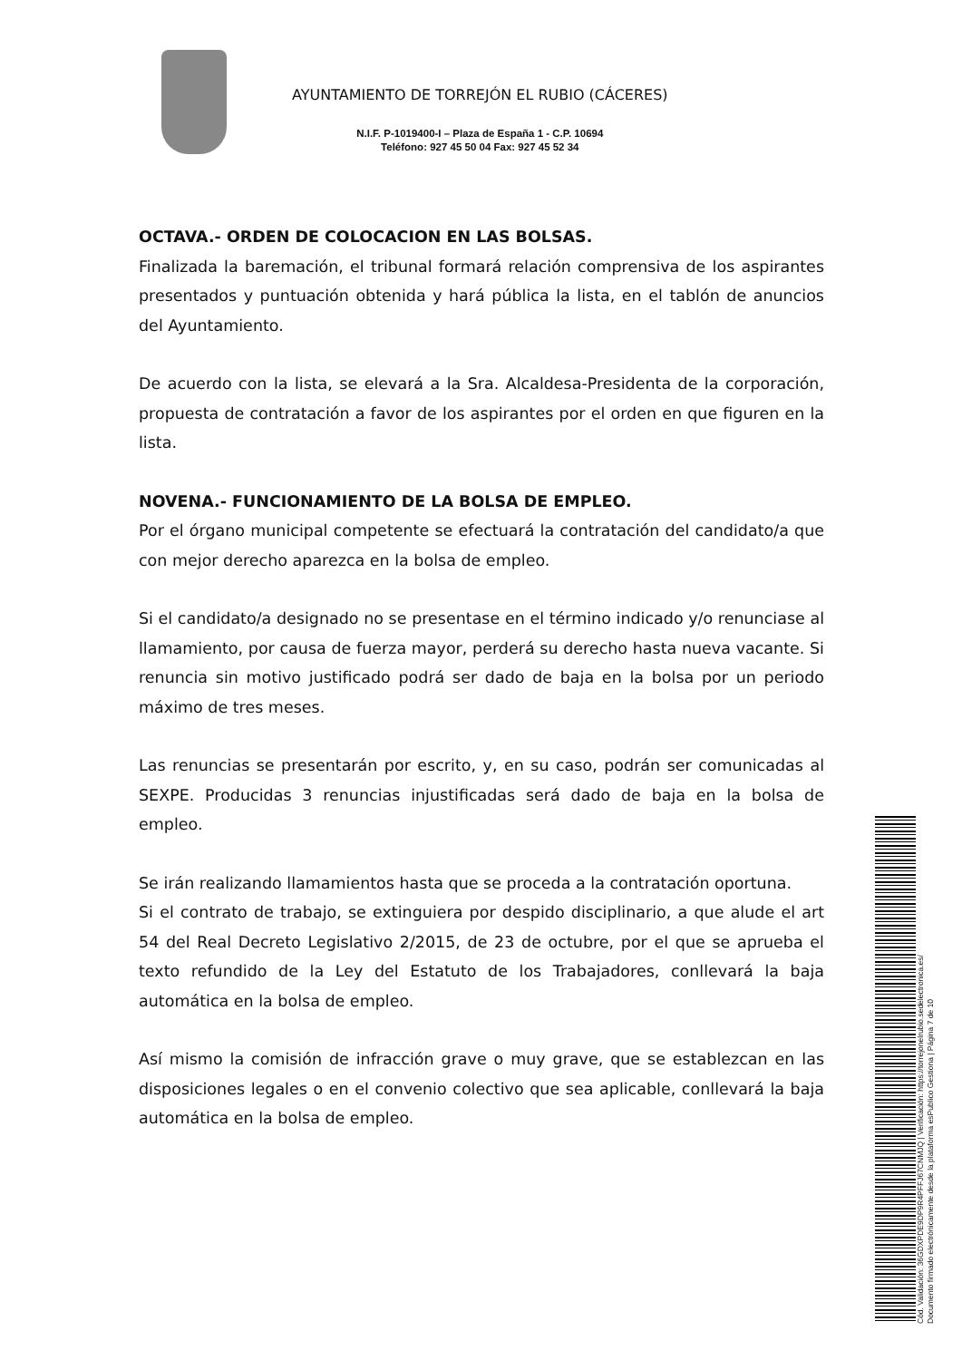AYUNTAMIENTO DE TORREJÓN EL RUBIO (CÁCERES)
N.I.F. P-1019400-I – Plaza de España 1 - C.P. 10694
Teléfono: 927 45 50 04 Fax: 927 45 52 34
OCTAVA.- ORDEN DE COLOCACION EN LAS BOLSAS.
Finalizada la baremación, el tribunal formará relación comprensiva de los aspirantes presentados y puntuación obtenida y hará pública la lista, en el tablón de anuncios del Ayuntamiento.
De acuerdo con la lista, se elevará a la Sra. Alcaldesa-Presidenta de la corporación, propuesta de contratación a favor de los aspirantes por el orden en que figuren en la lista.
NOVENA.- FUNCIONAMIENTO DE LA BOLSA DE EMPLEO.
Por el órgano municipal competente se efectuará la contratación del candidato/a que con mejor derecho aparezca en la bolsa de empleo.
Si el candidato/a designado no se presentase en el término indicado y/o renunciase al llamamiento, por causa de fuerza mayor, perderá su derecho hasta nueva vacante. Si renuncia sin motivo justificado podrá ser dado de baja en la bolsa por un periodo máximo de tres meses.
Las renuncias se presentarán por escrito, y, en su caso, podrán ser comunicadas al SEXPE. Producidas 3 renuncias injustificadas será dado de baja en la bolsa de empleo.
Se irán realizando llamamientos hasta que se proceda a la contratación oportuna.
Si el contrato de trabajo, se extinguiera por despido disciplinario, a que alude el art 54 del Real Decreto Legislativo 2/2015, de 23 de octubre, por el que se aprueba el texto refundido de la Ley del Estatuto de los Trabajadores, conllevará la baja automática en la bolsa de empleo.
Así mismo la comisión de infracción grave o muy grave, que se establezcan en las disposiciones legales o en el convenio colectivo que sea aplicable, conllevará la baja automática en la bolsa de empleo.
Cód. Validación: 36GDXPDE9DP9R4PFFJ67CNMJQ | Verificación: https://torrejonelrubio.sedelectronica.es/
Documento firmado electrónicamente desde la plataforma esPublico Gestiona | Página 7 de 10